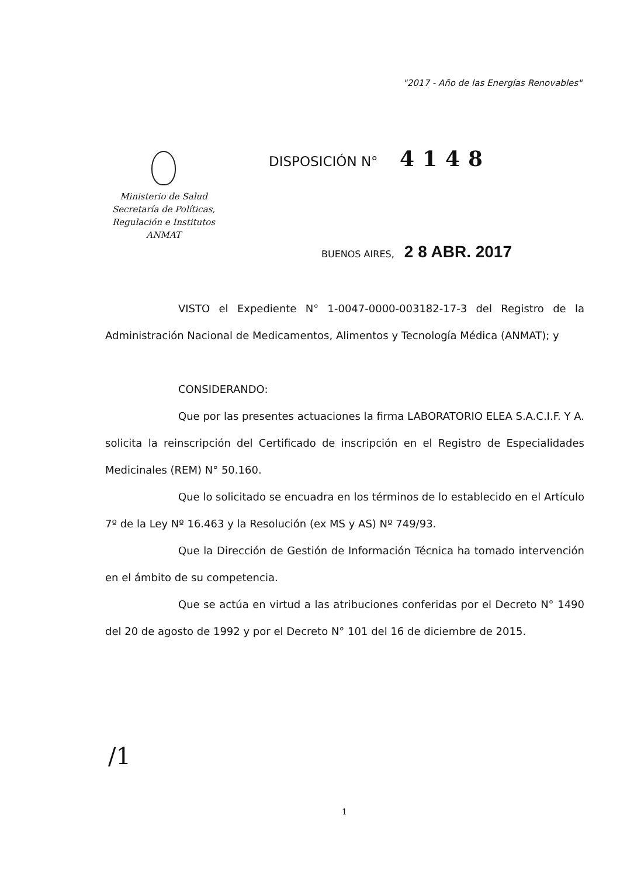"2017 - Año de las Energías Renovables"
Ministerio de Salud
Secretaría de Políticas,
Regulación e Institutos
ANMAT
DISPOSICIÓN N° 4148
BUENOS AIRES, 2 8 ABR. 2017
VISTO el Expediente N° 1-0047-0000-003182-17-3 del Registro de la Administración Nacional de Medicamentos, Alimentos y Tecnología Médica (ANMAT); y
CONSIDERANDO:
Que por las presentes actuaciones la firma LABORATORIO ELEA S.A.C.I.F. Y A. solicita la reinscripción del Certificado de inscripción en el Registro de Especialidades Medicinales (REM) N° 50.160.
Que lo solicitado se encuadra en los términos de lo establecido en el Artículo 7º de la Ley Nº 16.463 y la Resolución (ex MS y AS) Nº 749/93.
Que la Dirección de Gestión de Información Técnica ha tomado intervención en el ámbito de su competencia.
Que se actúa en virtud a las atribuciones conferidas por el Decreto N° 1490 del 20 de agosto de 1992 y por el Decreto N° 101 del 16 de diciembre de 2015.
/1
1